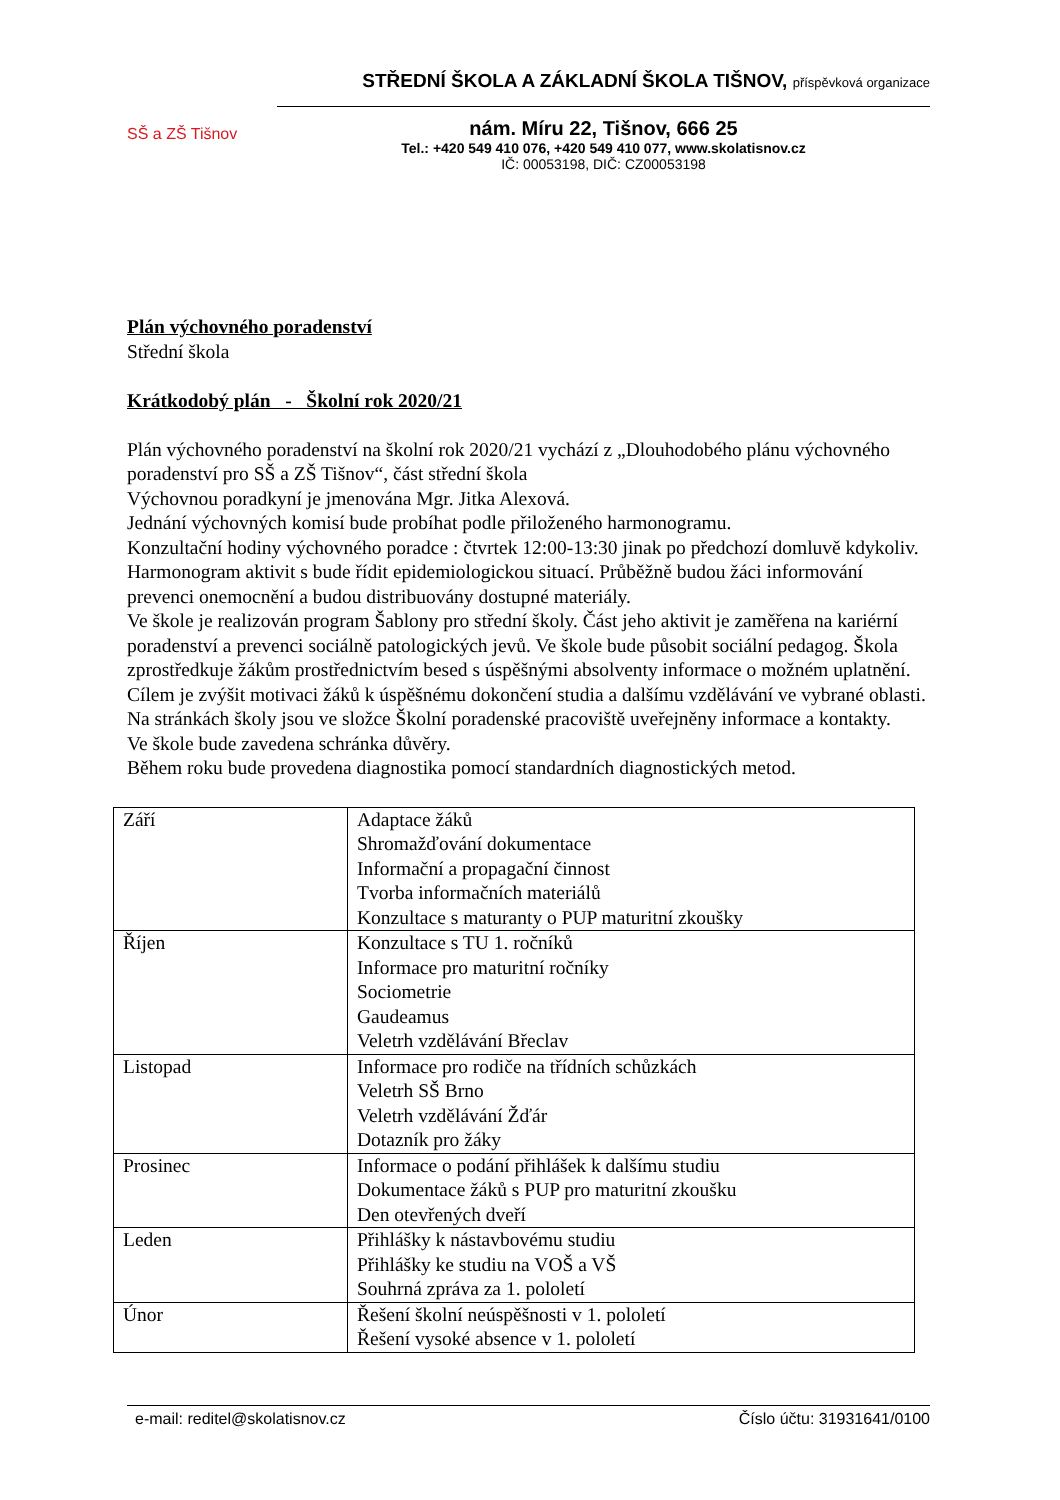SŠ a ZŠ Tišnov
STŘEDNÍ ŠKOLA A ZÁKLADNÍ ŠKOLA TIŠNOV, příspěvková organizace
nám. Míru 22, Tišnov, 666 25
Tel.: +420 549 410 076, +420 549 410 077, www.skolatisnov.cz
IČ: 00053198, DIČ: CZ00053198
Plán výchovného poradenství
Střední škola
Krátkodobý plán - Školní rok 2020/21
Plán výchovného poradenství na školní rok 2020/21 vychází z „Dlouhodobého plánu výchovného poradenství pro SŠ a ZŠ Tišnov“, část střední škola
Výchovnou poradkyní je jmenována Mgr. Jitka Alexová.
Jednání výchovných komisí bude probíhat podle přiloženého harmonogramu.
Konzultační hodiny výchovného poradce : čtvrtek 12:00-13:30 jinak po předchozí domluvě kdykoliv.
Harmonogram aktivit s bude řídit epidemiologickou situací. Průběžně budou žáci informování prevenci onemocnění a budou distribuovány dostupné materiály.
Ve škole je realizován program Šablony pro střední školy. Část jeho aktivit je zaměřena na kariérní poradenství a prevenci sociálně patologických jevů. Ve škole bude působit sociální pedagog. Škola zprostředkuje žákům prostřednictvím besed s úspěšnými absolventy informace o možném uplatnění. Cílem je zvýšit motivaci žáků k úspěšnému dokončení studia a dalšímu vzdělávání ve vybrané oblasti. Na stránkách školy jsou ve složce Školní poradenské pracoviště uveřejněny informace a kontakty.
Ve škole bude zavedena schránka důvěry.
Během roku bude provedena diagnostika pomocí standardních diagnostických metod.
| Září | Adaptace žáků Shromažďování dokumentace Informační a propagační činnost Tvorba informačních materiálů Konzultace s maturanty o PUP maturitní zkoušky |
| Říjen | Konzultace s TU 1. ročníků Informace pro maturitní ročníky Sociometrie Gaudeamus Veletrh vzdělávání Břeclav |
| Listopad | Informace pro rodiče na třídních schůzkách Veletrh SŠ Brno Veletrh vzdělávání Žďár Dotazník pro žáky |
| Prosinec | Informace o podání přihlášek k dalšímu studiu Dokumentace žáků s PUP pro maturitní zkoušku Den otevřených dveří |
| Leden | Přihlášky k nástavbovému studiu Přihlášky ke studiu na VOŠ a VŠ Souhrná zpráva za 1. pololetí |
| Únor | Řešení školní neúspěšnosti v 1. pololetí Řešení vysoké absence v 1. pololetí |
e-mail: reditel@skolatisnov.cz Číslo účtu: 31931641/0100